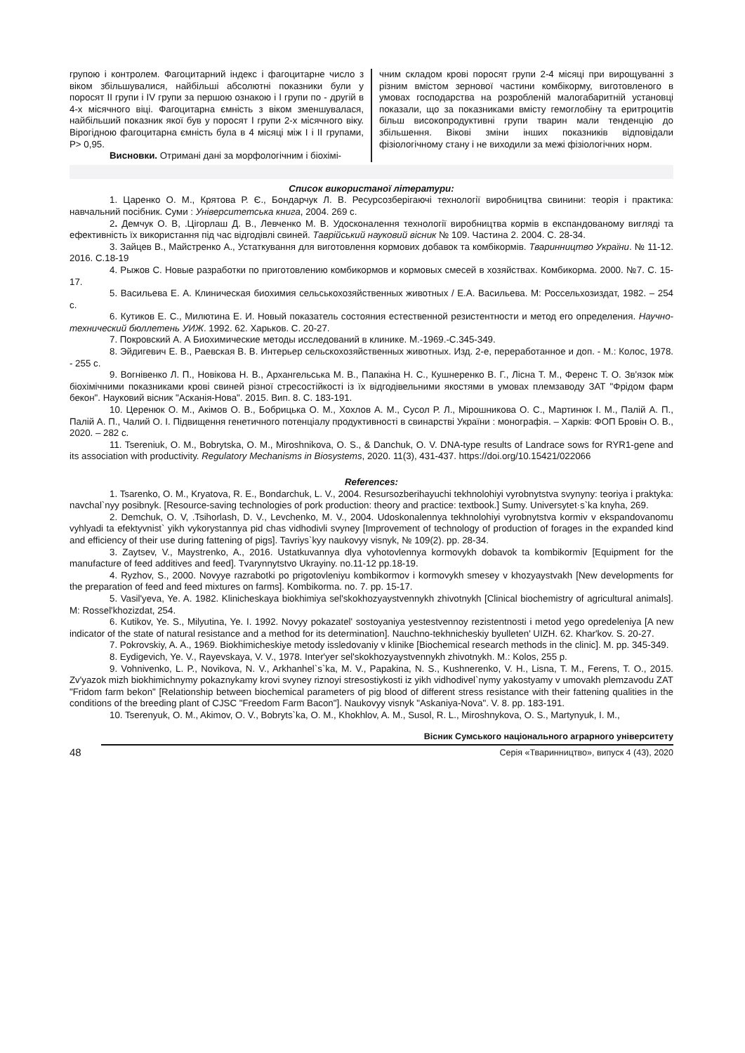групою і контролем. Фагоцитарний індекс і фагоцитарне число з віком збільшувалися, найбільші абсолютні показники були у поросят ІІ групи і ІV групи за першою ознакою і І групи по - другій в 4-х місячного віці. Фагоцитарна ємність з віком зменшувалася, найбільший показник якої був у поросят І групи 2-х місячного віку. Вірогідною фагоцитарна ємність була в 4 місяці між І і ІІ групами, Р> 0,95.
Висновки. Отримані дані за морфологічним і біохімі-
чним складом крові поросят групи 2-4 місяці при вирощуванні з різним вмістом зернової частини комбікорму, виготовленого в умовах господарства на розробленій малогабаритній установці показали, що за показниками вмісту гемоглобіну та еритроцитів більш високопродуктивні групи тварин мали тенденцію до збільшення. Вікові зміни інших показників відповідали фізіологічному стану і не виходили за межі фізіологічних норм.
Список використаної літератури:
1. Царенко О. М., Крятова Р. Є., Бондарчук Л. В. Ресурсозберігаючі технології виробництва свинини: теорія і практика: навчальний посібник. Суми : Університетська книга, 2004. 269 с.
2. Демчук О. В, .Цігорлаш Д. В., Левченко М. В. Удосконалення технології виробництва кормів в експандованому вигляді та ефективність їх використання під час відгодівлі свиней. Таврійський науковий вісник № 109. Частина 2. 2004. С. 28-34.
3. Зайцев В., Майстренко А., Устаткування для виготовлення кормових добавок та комбікормів. Тваринництво України. № 11-12. 2016. С.18-19
4. Рыжов С. Новые разработки по приготовлению комбикормов и кормовых смесей в хозяйствах. Комбикорма. 2000. №7. С. 15-17.
5. Васильева Е. А. Клиническая биохимия сельськохозяйственных животных / Е.А. Васильева. М: Россельхозиздат, 1982. – 254 с.
6. Кутиков Е. С., Милютина Е. И. Новый показатель состояния естественной резистентности и метод его определения. Научно-технический бюллетень УИЖ. 1992. 62. Харьков. С. 20-27.
7. Покровский А. А Биохимические методы исследований в клинике. М.-1969.-С.345-349.
8. Эйдигевич Е. В., Раевская В. В. Интерьер сельскохозяйственных животных. Изд. 2-е, переработанное и доп. - М.: Колос, 1978. - 255 с.
9. Вогнівенко Л. П., Новікова Н. В., Архангельська М. В., Папакіна Н. С., Кушнеренко В. Г., Лісна Т. М., Ференс Т. О. Зв'язок між біохімічними показниками крові свиней різної стресостійкості із їх відгодівельними якостями в умовах племзаводу ЗАТ "Фрідом фарм бекон". Науковий вісник "Асканія-Нова". 2015. Вип. 8. С. 183-191.
10. Церенюк О. М., Акімов О. В., Бобрицька О. М., Хохлов А. М., Сусол Р. Л., Мірошникова О. С., Мартинюк І. М., Палій А. П., Палій А. П., Чалий О. І. Підвищення генетичного потенціалу продуктивності в свинарстві України : монографія. – Харків: ФОП Бровін О. В., 2020. – 282 с.
11. Tsereniuk, O. M., Bobrytska, O. M., Miroshnikova, O. S., & Danchuk, O. V. DNA-type results of Landrace sows for RYR1-gene and its association with productivity. Regulatory Mechanisms in Biosystems, 2020. 11(3), 431-437. https://doi.org/10.15421/022066
References:
1. Tsarenko, O. M., Kryatova, R. E., Bondarchuk, L. V., 2004. Resursozberihayuchi tekhnolohiyi vyrobnytstva svynyny: teoriya i praktyka: navchal`nyy posibnyk. [Resource-saving technologies of pork production: theory and practice: textbook.] Sumy. Universytet·s`ka knyha, 269.
2. Demchuk, O. V, .Tsihorlash, D. V., Levchenko, M. V., 2004. Udoskonalennya tekhnolohiyi vyrobnytstva kormiv v ekspandovanomu vyhlyadi ta efektyvnist` yikh vykorystannya pid chas vidhodivli svyney [Improvement of technology of production of forages in the expanded kind and efficiency of their use during fattening of pigs]. Tavriys`kyy naukovyy visnyk, № 109(2). pp. 28-34.
3. Zaytsev, V., Maystrenko, A., 2016. Ustatkuvannya dlya vyhotovlennya kormovykh dobavok ta kombikormiv [Equipment for the manufacture of feed additives and feed]. Tvarynnytstvo Ukrayiny. no.11-12 pp.18-19.
4. Ryzhov, S., 2000. Novyye razrabotki po prigotovleniyu kombikormov i kormovykh smesey v khozyaystvakh [New developments for the preparation of feed and feed mixtures on farms]. Kombikorma. no. 7. pp. 15-17.
5. Vasil'yeva, Ye. A. 1982. Klinicheskaya biokhimiya sel'skokhozyaystvennykh zhivotnykh [Clinical biochemistry of agricultural animals]. M: Rossel'khozizdat, 254.
6. Kutikov, Ye. S., Milyutina, Ye. I. 1992. Novyy pokazatel' sostoyaniya yestestvennoy rezistentnosti i metod yego opredeleniya [A new indicator of the state of natural resistance and a method for its determination]. Nauchno-tekhnicheskiy byulleten' UIZH. 62. Khar'kov. S. 20-27.
7. Pokrovskiy, A. A., 1969. Biokhimicheskiye metody issledovaniy v klinike [Biochemical research methods in the clinic]. M. pp. 345-349.
8. Eydigevich, Ye. V., Rayevskaya, V. V., 1978. Inter'yer sel'skokhozyaystvennykh zhivotnykh. M.: Kolos, 255 p.
9. Vohnivenko, L. P., Novikova, N. V., Arkhanhel`s`ka, M. V., Papakina, N. S., Kushnerenko, V. H., Lisna, T. M., Ferens, T. O., 2015. Zv'yazok mizh biokhimichnymy pokaznykamy krovi svyney riznoyi stresostiykosti iz yikh vidhodivel`nymy yakostyamy v umovakh plemzavodu ZAT "Fridom farm bekon" [Relationship between biochemical parameters of pig blood of different stress resistance with their fattening qualities in the conditions of the breeding plant of CJSC "Freedom Farm Bacon"]. Naukovyy visnyk "Askaniya-Nova". V. 8. pp. 183-191.
10. Tserenyuk, O. M., Akimov, O. V., Bobryts`ka, O. M., Khokhlov, A. M., Susol, R. L., Miroshnykova, O. S., Martynyuk, I. M.,
48
Вісник Сумського національного аграрного університету
Серія «Тваринництво», випуск 4 (43), 2020